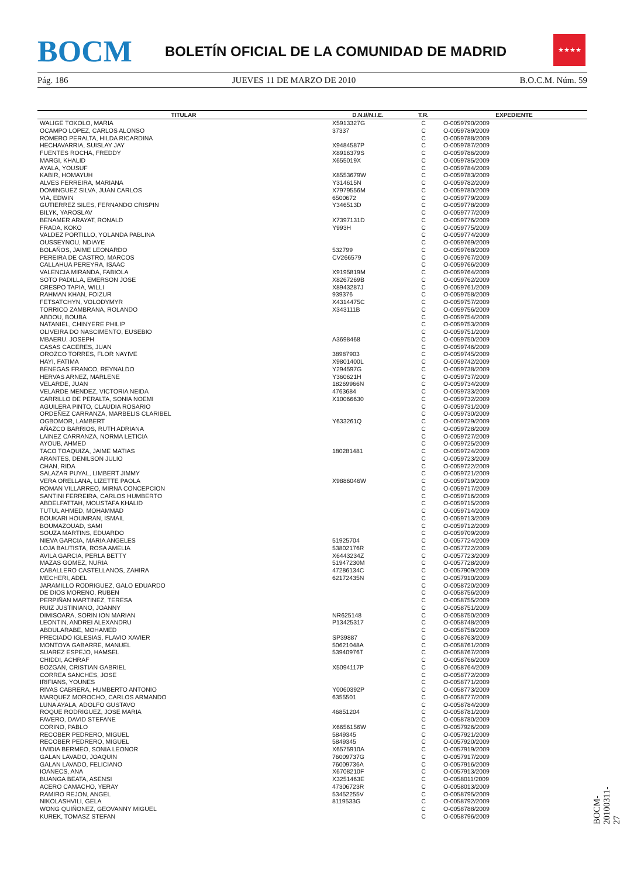BOCM
BOLETÍN OFICIAL DE LA COMUNIDAD DE MADRID
★★★★
Pág. 186 JUEVES 11 DE MARZO DE 2010 B.O.C.M. Núm. 59
| TITULAR | D.N.I//N.I.E. | T.R. | EXPEDIENTE |
| --- | --- | --- | --- |
| WALIGE TOKOLO, MARIA | X5913327G | C | O-0059790/2009 |
| OCAMPO LOPEZ, CARLOS ALONSO | 37337 | C | O-0059789/2009 |
| ROMERO PERALTA, HILDA RICARDINA | | C | O-0059788/2009 |
| HECHAVARRIA, SUISLAY JAY | X9484587P | C | O-0059787/2009 |
| FUENTES ROCHA, FREDDY | X8916379S | C | O-0059786/2009 |
| MARGI, KHALID | X655019X | C | O-0059785/2009 |
| AYALA, YOUSUF | | C | O-0059784/2009 |
| KABIR, HOMAYUH | X8553679W | C | O-0059783/2009 |
| ALVES FERREIRA, MARIANA | Y314615N | C | O-0059782/2009 |
| DOMINGUEZ SILVA, JUAN CARLOS | X7979556M | C | O-0059780/2009 |
| VIA, EDWIN | 6500672 | C | O-0059779/2009 |
| GUTIERREZ SILES, FERNANDO CRISPIN | Y346513D | C | O-0059778/2009 |
| BILYK, YAROSLAV | | C | O-0059777/2009 |
| BENAMER ARAYAT, RONALD | X7397131D | C | O-0059776/2009 |
| FRADA, KOKO | Y993H | C | O-0059775/2009 |
| VALDEZ PORTILLO, YOLANDA PABLINA | | C | O-0059774/2009 |
| OUSSEYNOU, NDIAYE | | C | O-0059769/2009 |
| BOLAÑOS, JAIME LEONARDO | 532799 | C | O-0059768/2009 |
| PEREIRA DE CASTRO, MARCOS | CV266579 | C | O-0059767/2009 |
| CALLAHUA PEREYRA, ISAAC | | C | O-0059766/2009 |
| VALENCIA MIRANDA, FABIOLA | X9195819M | C | O-0059764/2009 |
| SOTO PADILLA, EMERSON JOSE | X8267269B | C | O-0059762/2009 |
| CRESPO TAPIA, WILLI | X8943287J | C | O-0059761/2009 |
| RAHMAN KHAN, FOIZUR | 939376 | C | O-0059758/2009 |
| FETSATCHYN, VOLODYMYR | X4314475C | C | O-0059757/2009 |
| TORRICO ZAMBRANA, ROLANDO | X343111B | C | O-0059756/2009 |
| ABDOU, BOUBA | | C | O-0059754/2009 |
| NATANIEL, CHINYERE PHILIP | | C | O-0059753/2009 |
| OLIVEIRA DO NASCIMENTO, EUSEBIO | | C | O-0059751/2009 |
| MBAERU, JOSEPH | A3698468 | C | O-0059750/2009 |
| CASAS CACERES, JUAN | | C | O-0059746/2009 |
| OROZCO TORRES, FLOR NAYIVE | 38987903 | C | O-0059745/2009 |
| HAYI, FATIMA | X9801400L | C | O-0059742/2009 |
| BENEGAS FRANCO, REYNALDO | Y294597G | C | O-0059738/2009 |
| HERVAS ARNEZ, MARLENE | Y360621H | C | O-0059737/2009 |
| VELARDE, JUAN | 18269966N | C | O-0059734/2009 |
| VELARDE MENDEZ, VICTORIA NEIDA | 4763684 | C | O-0059733/2009 |
| CARRILLO DE PERALTA, SONIA NOEMI | X10066630 | C | O-0059732/2009 |
| AGUILERA PINTO, CLAUDIA ROSARIO | | C | O-0059731/2009 |
| ORDEÑEZ CARRANZA, MARBELIS CLARIBEL | | C | O-0059730/2009 |
| OGBOMOR, LAMBERT | Y633261Q | C | O-0059729/2009 |
| AÑAZCO BARRIOS, RUTH ADRIANA | | C | O-0059728/2009 |
| LAINEZ CARRANZA, NORMA LETICIA | | C | O-0059727/2009 |
| AYOUB, AHMED | | C | O-0059725/2009 |
| TACO TOAQUIZA, JAIME MATIAS | 180281481 | C | O-0059724/2009 |
| ARANTES, DENILSON JULIO | | C | O-0059723/2009 |
| CHAN, RIDA | | C | O-0059722/2009 |
| SALAZAR PUYAL, LIMBERT JIMMY | | C | O-0059721/2009 |
| VERA ORELLANA, LIZETTE PAOLA | X9886046W | C | O-0059719/2009 |
| ROMAN VILLARREO, MIRNA CONCEPCION | | C | O-0059717/2009 |
| SANTINI FERREIRA, CARLOS HUMBERTO | | C | O-0059716/2009 |
| ABDELFATTAH, MOUSTAFA KHALID | | C | O-0059715/2009 |
| TUTUL AHMED, MOHAMMAD | | C | O-0059714/2009 |
| BOUKARI HOUMRAN, ISMAIL | | C | O-0059713/2009 |
| BOUMAZOUAD, SAMI | | C | O-0059712/2009 |
| SOUZA MARTINS, EDUARDO | | C | O-0059709/2009 |
| NIEVA GARCIA, MARIA ANGELES | 51925704 | C | O-0057724/2009 |
| LOJA BAUTISTA, ROSA AMELIA | 53802176R | C | O-0057722/2009 |
| AVILA GARCIA, PERLA BETTY | X6443234Z | C | O-0057723/2009 |
| MAZAS GOMEZ, NURIA | 51947230M | C | O-0057728/2009 |
| CABALLERO CASTELLANOS, ZAHIRA | 47286134C | C | O-0057909/2009 |
| MECHERI, ADEL | 62172435N | C | O-0057910/2009 |
| JARAMILLO RODRIGUEZ, GALO EDUARDO | | C | O-0058720/2009 |
| DE DIOS MORENO, RUBEN | | C | O-0058756/2009 |
| PERPIÑAN MARTINEZ, TERESA | | C | O-0058755/2009 |
| RUIZ JUSTINIANO, JOANNY | | C | O-0058751/2009 |
| DIMISOARA, SORIN ION MARIAN | NR625148 | C | O-0058750/2009 |
| LEONTIN, ANDREI ALEXANDRU | P13425317 | C | O-0058748/2009 |
| ABDULARABE, MOHAMED | | C | O-0058758/2009 |
| PRECIADO IGLESIAS, FLAVIO XAVIER | SP39887 | C | O-0058763/2009 |
| MONTOYA GABARRE, MANUEL | 50621048A | C | O-0058761/2009 |
| SUAREZ ESPEJO, HAMSEL | 53940976T | C | O-0058767/2009 |
| CHIDDI, ACHRAF | | C | O-0058766/2009 |
| BOZGAN, CRISTIAN GABRIEL | X5094117P | C | O-0058764/2009 |
| CORREA SANCHES, JOSE | | C | O-0058772/2009 |
| IRIFIANS, YOUNES | | C | O-0058771/2009 |
| RIVAS CABRERA, HUMBERTO ANTONIO | Y0060392P | C | O-0058773/2009 |
| MARQUEZ MOROCHO, CARLOS ARMANDO | 6355501 | C | O-0058777/2009 |
| LUNA AYALA, ADOLFO GUSTAVO | | C | O-0058784/2009 |
| ROQUE RODRIGUEZ, JOSE MARIA | 46851204 | C | O-0058781/2009 |
| FAVERO, DAVID STEFANE | | C | O-0058780/2009 |
| CORINO, PABLO | X6656156W | C | O-0057926/2009 |
| RECOBER PEDRERO, MIGUEL | 5849345 | C | O-0057921/2009 |
| RECOBER PEDRERO, MIGUEL | 5849345 | C | O-0057920/2009 |
| UVIDIA BERMEO, SONIA LEONOR | X6575910A | C | O-0057919/2009 |
| GALAN LAVADO, JOAQUIN | 76009737G | C | O-0057917/2009 |
| GALAN LAVADO, FELICIANO | 76009736A | C | O-0057916/2009 |
| IOANECS, ANA | X6708210F | C | O-0057913/2009 |
| BUANGA BEATA, ASENSI | X3251463E | C | O-0058011/2009 |
| ACERO CAMACHO, YERAY | 47306723R | C | O-0058013/2009 |
| RAMIRO REJON, ANGEL | 53452255V | C | O-0058795/2009 |
| NIKOLASHVILI, GELA | 8119533G | C | O-0058792/2009 |
| WONG QUIÑONEZ, GEOVANNY MIGUEL | | C | O-0058788/2009 |
| KUREK, TOMASZ STEFAN | | C | O-0058796/2009 |
BOCM-20100311-27